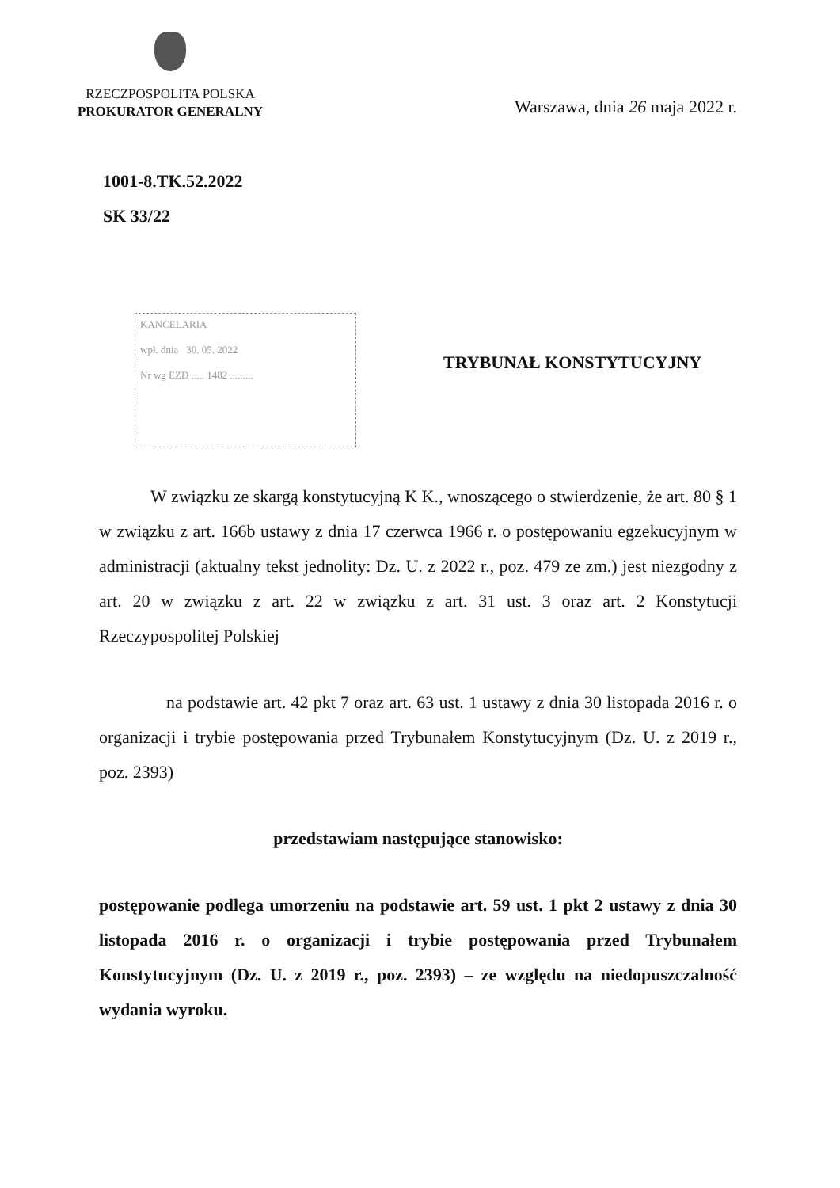RZECZPOSPOLITA POLSKA
PROKURATOR GENERALNY
Warszawa, dnia 26 maja 2022 r.
1001-8.TK.52.2022
SK 33/22
KANCELARIA
wpł. dnia 30. 05. 2022
Nr wg EZD ..... 1482 .........
TRYBUNAŁ KONSTYTUCYJNY
W związku ze skargą konstytucyjną K K., wnoszącego o stwierdzenie, że art. 80 § 1 w związku z art. 166b ustawy z dnia 17 czerwca 1966 r. o postępowaniu egzekucyjnym w administracji (aktualny tekst jednolity: Dz. U. z 2022 r., poz. 479 ze zm.) jest niezgodny z art. 20 w związku z art. 22 w związku z art. 31 ust. 3 oraz art. 2 Konstytucji Rzeczypospolitej Polskiej
na podstawie art. 42 pkt 7 oraz art. 63 ust. 1 ustawy z dnia 30 listopada 2016 r. o organizacji i trybie postępowania przed Trybunałem Konstytucyjnym (Dz. U. z 2019 r., poz. 2393)
przedstawiam następujące stanowisko:
postępowanie podlega umorzeniu na podstawie art. 59 ust. 1 pkt 2 ustawy z dnia 30 listopada 2016 r. o organizacji i trybie postępowania przed Trybunałem Konstytucyjnym (Dz. U. z 2019 r., poz. 2393) – ze względu na niedopuszczalność wydania wyroku.